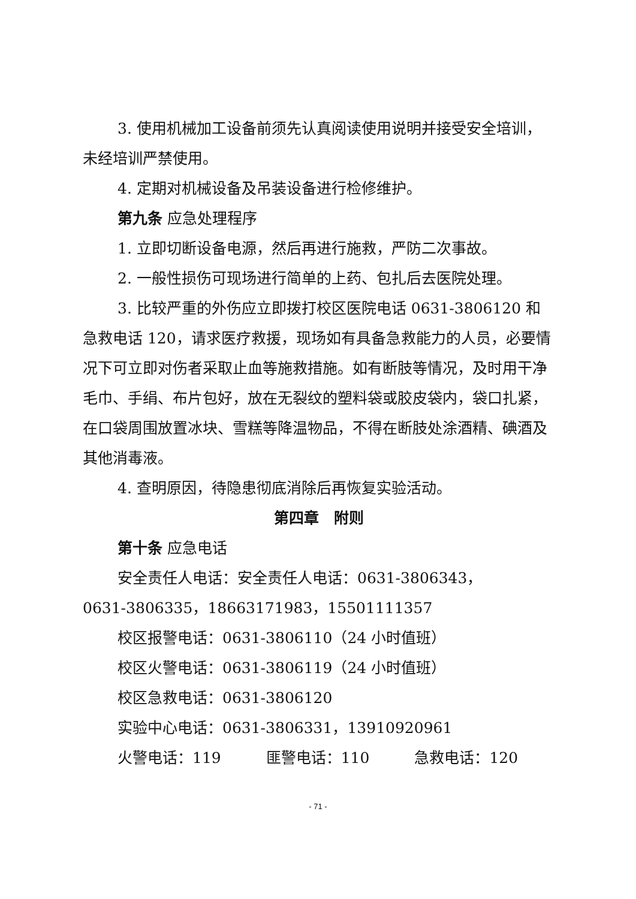3. 使用机械加工设备前须先认真阅读使用说明并接受安全培训，未经培训严禁使用。
4. 定期对机械设备及吊装设备进行检修维护。
第九条 应急处理程序
1. 立即切断设备电源，然后再进行施救，严防二次事故。
2. 一般性损伤可现场进行简单的上药、包扎后去医院处理。
3. 比较严重的外伤应立即拨打校区医院电话 0631-3806120 和急救电话 120，请求医疗救援，现场如有具备急救能力的人员，必要情况下可立即对伤者采取止血等施救措施。如有断肢等情况，及时用干净毛巾、手绢、布片包好，放在无裂纹的塑料袋或胶皮袋内，袋口扎紧，在口袋周围放置冰块、雪糕等降温物品，不得在断肢处涂酒精、碘酒及其他消毒液。
4. 查明原因，待隐患彻底消除后再恢复实验活动。
第四章　附则
第十条 应急电话
安全责任人电话：安全责任人电话：0631-3806343，
0631-3806335，18663171983，15501111357
校区报警电话：0631-3806110（24 小时值班）
校区火警电话：0631-3806119（24 小时值班）
校区急救电话：0631-3806120
实验中心电话：0631-3806331，13910920961
火警电话：119　　　匪警电话：110　　　急救电话：120
- 71 -